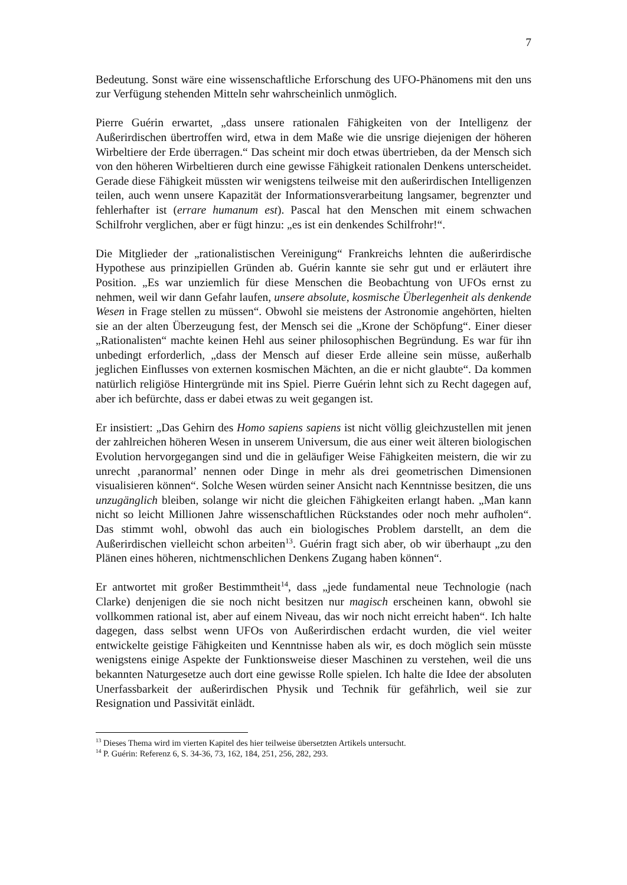7
Bedeutung. Sonst wäre eine wissenschaftliche Erforschung des UFO-Phänomens mit den uns zur Verfügung stehenden Mitteln sehr wahrscheinlich unmöglich.
Pierre Guérin erwartet, „dass unsere rationalen Fähigkeiten von der Intelligenz der Außerirdischen übertroffen wird, etwa in dem Maße wie die unsrige diejenigen der höheren Wirbeltiere der Erde überragen.“ Das scheint mir doch etwas übertrieben, da der Mensch sich von den höheren Wirbeltieren durch eine gewisse Fähigkeit rationalen Denkens unterscheidet. Gerade diese Fähigkeit müssten wir wenigstens teilweise mit den außerirdischen Intelligenzen teilen, auch wenn unsere Kapazität der Informationsverarbeitung langsamer, begrenzter und fehlerhafter ist (errare humanum est). Pascal hat den Menschen mit einem schwachen Schilfrohr verglichen, aber er fügt hinzu: „es ist ein denkendes Schilfrohr!“.
Die Mitglieder der „rationalistischen Vereinigung“ Frankreichs lehnten die außerirdische Hypothese aus prinzipiellen Gründen ab. Guérin kannte sie sehr gut und er erläutert ihre Position. „Es war unziemlich für diese Menschen die Beobachtung von UFOs ernst zu nehmen, weil wir dann Gefahr laufen, unsere absolute, kosmische Überlegenheit als denkende Wesen in Frage stellen zu müssen“. Obwohl sie meistens der Astronomie angehörten, hielten sie an der alten Überzeugung fest, der Mensch sei die „Krone der Schöpfung“. Einer dieser „Rationalisten“ machte keinen Hehl aus seiner philosophischen Begründung. Es war für ihn unbedingt erforderlich, „dass der Mensch auf dieser Erde alleine sein müsse, außerhalb jeglichen Einflusses von externen kosmischen Mächten, an die er nicht glaubte“. Da kommen natürlich religiöse Hintergründe mit ins Spiel. Pierre Guérin lehnt sich zu Recht dagegen auf, aber ich befürchte, dass er dabei etwas zu weit gegangen ist.
Er insistiert: „Das Gehirn des Homo sapiens sapiens ist nicht völlig gleichzustellen mit jenen der zahlreichen höheren Wesen in unserem Universum, die aus einer weit älteren biologischen Evolution hervorgegangen sind und die in geläufiger Weise Fähigkeiten meistern, die wir zu unrecht ‚paranormal’ nennen oder Dinge in mehr als drei geometrischen Dimensionen visualisieren können“. Solche Wesen würden seiner Ansicht nach Kenntnisse besitzen, die uns unzugänglich bleiben, solange wir nicht die gleichen Fähigkeiten erlangt haben. „Man kann nicht so leicht Millionen Jahre wissenschaftlichen Rückstandes oder noch mehr aufholen“. Das stimmt wohl, obwohl das auch ein biologisches Problem darstellt, an dem die Außerirdischen vielleicht schon arbeiten<sup>13</sup>. Guérin fragt sich aber, ob wir überhaupt „zu den Plänen eines höheren, nichtmenschlichen Denkens Zugang haben können“.
Er antwortet mit großer Bestimmtheit<sup>14</sup>, dass „jede fundamental neue Technologie (nach Clarke) denjenigen die sie noch nicht besitzen nur magisch erscheinen kann, obwohl sie vollkommen rational ist, aber auf einem Niveau, das wir noch nicht erreicht haben“. Ich halte dagegen, dass selbst wenn UFOs von Außerirdischen erdacht wurden, die viel weiter entwickelte geistige Fähigkeiten und Kenntnisse haben als wir, es doch möglich sein müsste wenigstens einige Aspekte der Funktionsweise dieser Maschinen zu verstehen, weil die uns bekannten Naturgesetze auch dort eine gewisse Rolle spielen. Ich halte die Idee der absoluten Unerfassbarkeit der außerirdischen Physik und Technik für gefährlich, weil sie zur Resignation und Passivität einlädt.
<sup>13</sup> Dieses Thema wird im vierten Kapitel des hier teilweise übersetzten Artikels untersucht.
<sup>14</sup> P. Guérin: Referenz 6, S. 34-36, 73, 162, 184, 251, 256, 282, 293.